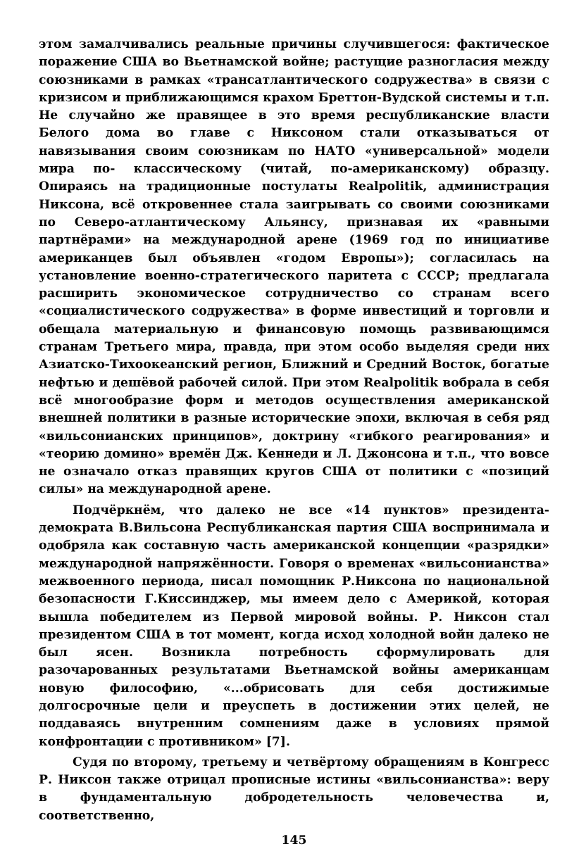этом замалчивались реальные причины случившегося: фактическое поражение США во Вьетнамской войне; растущие разногласия между союзниками в рамках «трансатлантического содружества» в связи с кризисом и приближающимся крахом Бреттон-Вудской системы и т.п. Не случайно же правящее в это время республиканские власти Белого дома во главе с Никсоном стали отказываться от навязывания своим союзникам по НАТО «универсальной» модели мира по- классическому (читай, по-американскому) образцу. Опираясь на традиционные постулаты Realpolitik, администрация Никсона, всё откровеннее стала заигрывать со своими союзниками по Северо-атлантическому Альянсу, признавая их «равными партнёрами» на международной арене (1969 год по инициативе американцев был объявлен «годом Европы»); согласилась на установление военно-стратегического паритета с СССР; предлагала расширить экономическое сотрудничество со странам всего «социалистического содружества» в форме инвестиций и торговли и обещала материальную и финансовую помощь развивающимся странам Третьего мира, правда, при этом особо выделяя среди них Азиатско-Тихоокеанский регион, Ближний и Средний Восток, богатые нефтью и дешёвой рабочей силой. При этом Realpolitik вобрала в себя всё многообразие форм и методов осуществления американской внешней политики в разные исторические эпохи, включая в себя ряд «вильсонианских принципов», доктрину «гибкого реагирования» и «теорию домино» времён Дж. Кеннеди и Л. Джонсона и т.п., что вовсе не означало отказ правящих кругов США от политики с «позиций силы» на международной арене.
Подчёркнём, что далеко не все «14 пунктов» президента-демократа В.Вильсона Республиканская партия США воспринимала и одобряла как составную часть американской концепции «разрядки» международной напряжённости. Говоря о временах «вильсонианства» межвоенного периода, писал помощник Р.Никсона по национальной безопасности Г.Киссинджер, мы имеем дело с Америкой, которая вышла победителем из Первой мировой войны. Р. Никсон стал президентом США в тот момент, когда исход холодной войн далеко не был ясен. Возникла потребность сформулировать для разочарованных результатами Вьетнамской войны американцам новую философию, «...обрисовать для себя достижимые долгосрочные цели и преуспеть в достижении этих целей, не поддаваясь внутренним сомнениям даже в условиях прямой конфронтации с противником» [7].
Судя по второму, третьему и четвёртому обращениям в Конгресс Р. Никсон также отрицал прописные истины «вильсонианства»: веру в фундаментальную добродетельность человечества и, соответственно,
145